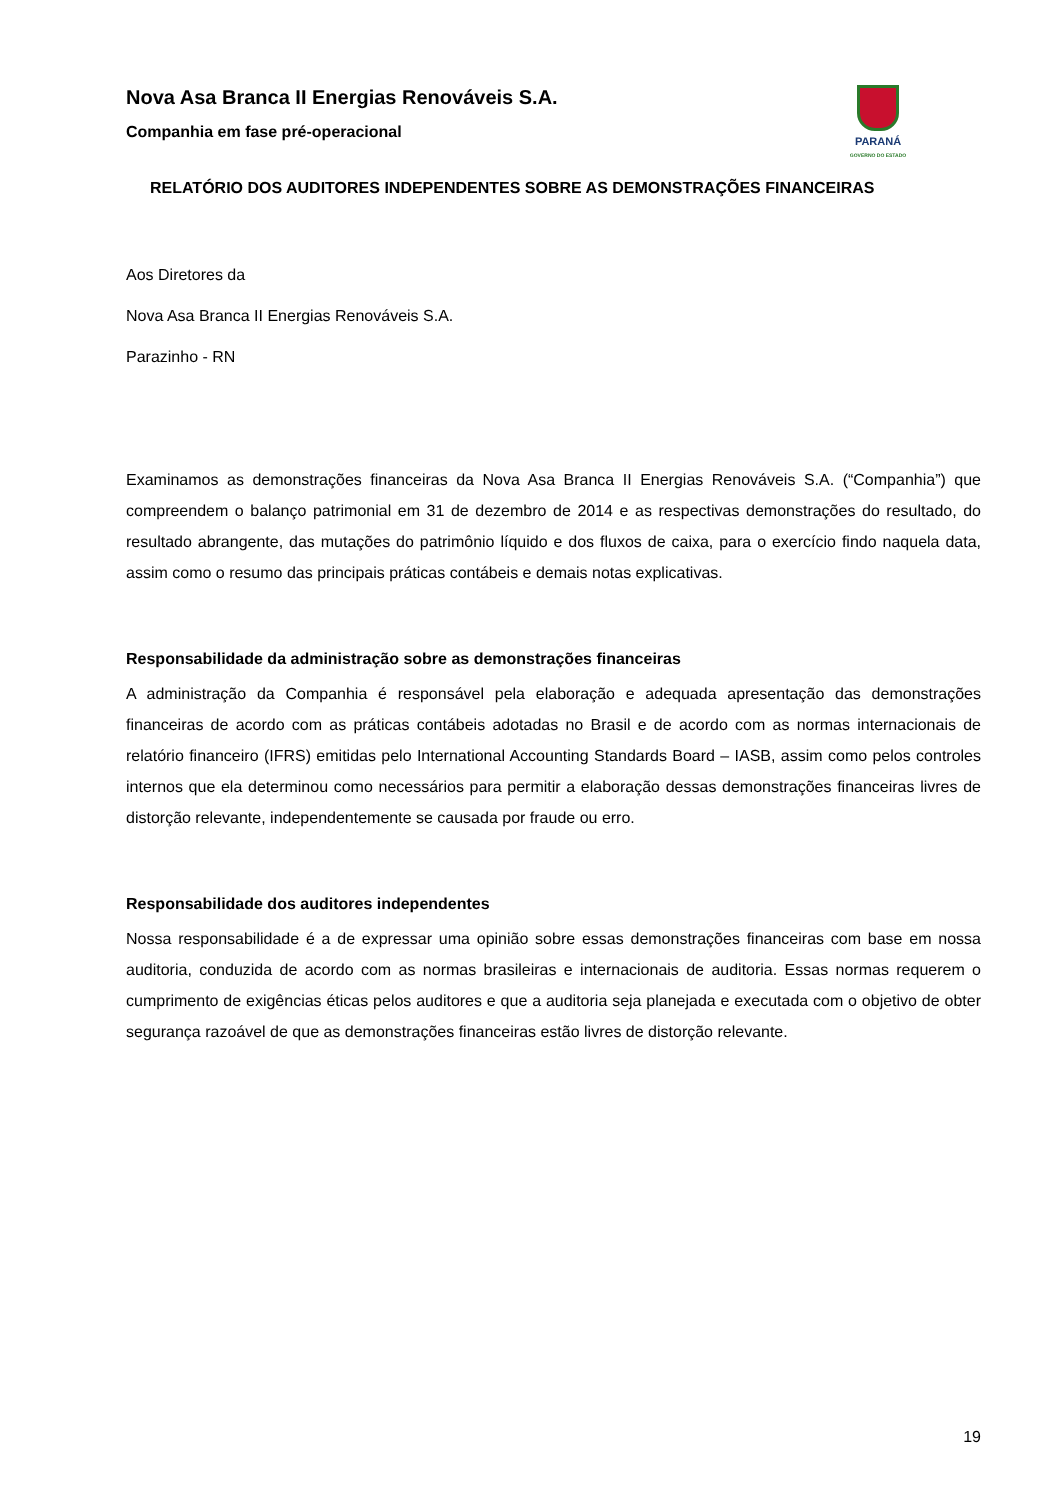PARANÁ
GOVERNO DO ESTADO
Nova Asa Branca II Energias Renováveis S.A.
Companhia em fase pré-operacional
RELATÓRIO DOS AUDITORES INDEPENDENTES SOBRE AS DEMONSTRAÇÕES FINANCEIRAS
Aos Diretores da
Nova Asa Branca II Energias Renováveis S.A.
Parazinho - RN
Examinamos as demonstrações financeiras da Nova Asa Branca II Energias Renováveis S.A. (“Companhia”) que compreendem o balanço patrimonial em 31 de dezembro de 2014 e as respectivas demonstrações do resultado, do resultado abrangente, das mutações do patrimônio líquido e dos fluxos de caixa, para o exercício findo naquela data, assim como o resumo das principais práticas contábeis e demais notas explicativas.
Responsabilidade da administração sobre as demonstrações financeiras
A administração da Companhia é responsável pela elaboração e adequada apresentação das demonstrações financeiras de acordo com as práticas contábeis adotadas no Brasil e de acordo com as normas internacionais de relatório financeiro (IFRS) emitidas pelo International Accounting Standards Board – IASB, assim como pelos controles internos que ela determinou como necessários para permitir a elaboração dessas demonstrações financeiras livres de distorção relevante, independentemente se causada por fraude ou erro.
Responsabilidade dos auditores independentes
Nossa responsabilidade é a de expressar uma opinião sobre essas demonstrações financeiras com base em nossa auditoria, conduzida de acordo com as normas brasileiras e internacionais de auditoria. Essas normas requerem o cumprimento de exigências éticas pelos auditores e que a auditoria seja planejada e executada com o objetivo de obter segurança razoável de que as demonstrações financeiras estão livres de distorção relevante.
19